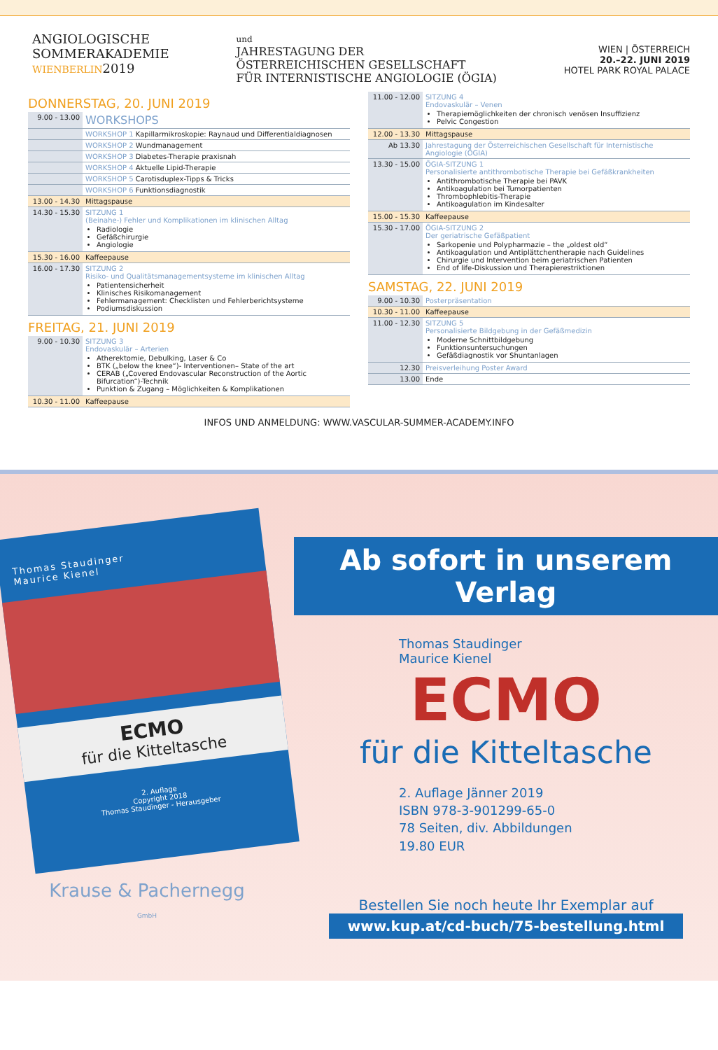ANGIOLOGISCHE
SOMMERAKADEMIE
WIEN BERLIN2019
und
JAHRESTAGUNG DER
ÖSTERREICHISCHEN GESELLSCHAFT
FÜR INTERNISTISCHE ANGIOLOGIE (ÖGIA)
WIEN | ÖSTERREICH
20.–22. JUNI 2019
HOTEL PARK ROYAL PALACE
DONNERSTAG, 20. JUNI 2019
| 9.00 - 13.00 | WORKSHOPS |
| | WORKSHOP 1 Kapillarmikroskopie: Raynaud und Differentialdiagnosen |
| | WORKSHOP 2 Wundmanagement |
| | WORKSHOP 3 Diabetes-Therapie praxisnah |
| | WORKSHOP 4 Aktuelle Lipid-Therapie |
| | WORKSHOP 5 Carotisduplex-Tipps & Tricks |
| | WORKSHOP 6 Funktionsdiagnostik |
| 13.00 - 14.30 | Mittagspause |
| 14.30 - 15.30 | SITZUNG 1 (Beinahe-) Fehler und Komplikationen im klinischen Alltag Radiologie Gefäßchirurgie Angiologie |
| 15.30 - 16.00 | Kaffeepause |
| 16.00 - 17.30 | SITZUNG 2 Risiko- und Qualitätsmanagementsysteme im klinischen Alltag Patientensicherheit Klinisches Risikomanagement Fehlermanagement: Checklisten und Fehlerberichtsysteme Podiumsdiskussion |
FREITAG, 21. JUNI 2019
| 9.00 - 10.30 | SITZUNG 3 Endovaskulär – Arterien Atherektomie, Debulking, Laser & Co BTK („below the knee“)- Interventionen– State of the art CERAB („Covered Endovascular Reconstruction of the Aortic Bifurcation“)-Technik Punktion & Zugang – Möglichkeiten & Komplikationen |
| 10.30 - 11.00 | Kaffeepause |
| 11.00 - 12.00 | SITZUNG 4 Endovaskulär – Venen Therapiemöglichkeiten der chronisch venösen Insuffizienz Pelvic Congestion |
| 12.00 - 13.30 | Mittagspause |
| Ab 13.30 | Jahrestagung der Österreichischen Gesellschaft für Internistische Angiologie (ÖGIA) |
| 13.30 - 15.00 | ÖGIA-SITZUNG 1 Personalisierte antithrombotische Therapie bei Gefäßkrankheiten Antithrombotische Therapie bei PAVK Antikoagulation bei Tumorpatienten Thrombophlebitis-Therapie Antikoagulation im Kindesalter |
| 15.00 - 15.30 | Kaffeepause |
| 15.30 - 17.00 | ÖGIA-SITZUNG 2 Der geriatrische Gefäßpatient Sarkopenie und Polypharmazie – the „oldest old“ Antikoagulation und Antiplättchentherapie nach Guidelines Chirurgie und Intervention beim geriatrischen Patienten End of life-Diskussion und Therapierestriktionen |
SAMSTAG, 22. JUNI 2019
| 9.00 - 10.30 | Posterpräsentation |
| 10.30 - 11.00 | Kaffeepause |
| 11.00 - 12.30 | SITZUNG 5 Personalisierte Bildgebung in der Gefäßmedizin Moderne Schnittbildgebung Funktionsuntersuchungen Gefäßdiagnostik vor Shuntanlagen |
| 12.30 | Preisverleihung Poster Award |
| 13.00 | Ende |
INFOS UND ANMELDUNG: WWW.VASCULAR-SUMMER-ACADEMY.INFO
Thomas Staudinger
Maurice Kienel
ECMO
für die Kitteltasche
2. Auflage
Copyright 2018
Thomas Staudinger - Herausgeber
Krause & Pachernegg
GmbH
Ab sofort in unserem Verlag
Thomas Staudinger
Maurice Kienel
ECMO
für die Kitteltasche
2. Auflage Jänner 2019
ISBN 978-3-901299-65-0
78 Seiten, div. Abbildungen
19.80 EUR
Bestellen Sie noch heute Ihr Exemplar auf
www.kup.at/cd-buch/75-bestellung.html